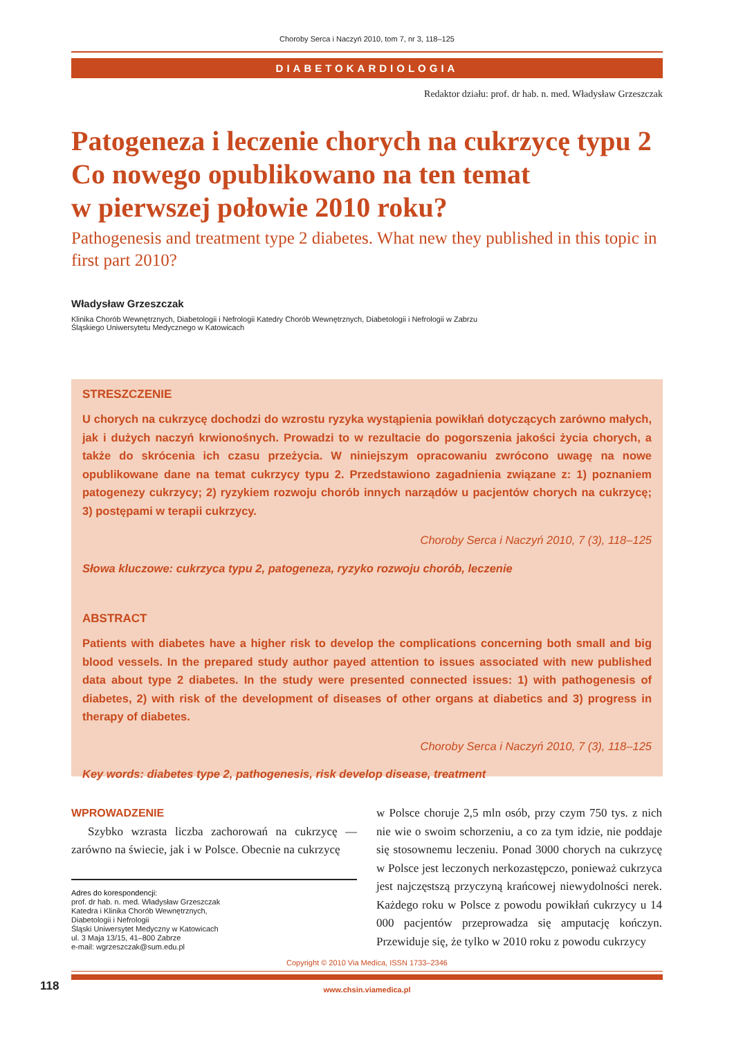Choroby Serca i Naczyń 2010, tom 7, nr 3, 118–125
DIABETOKARDIOLOGIA
Redaktor działu: prof. dr hab. n. med. Władysław Grzeszczak
Patogeneza i leczenie chorych na cukrzycę typu 2
Co nowego opublikowano na ten temat
w pierwszej połowie 2010 roku?
Pathogenesis and treatment type 2 diabetes. What new they published in this topic in first part 2010?
Władysław Grzeszczak
Klinika Chorób Wewnętrznych, Diabetologii i Nefrologii Katedry Chorób Wewnętrznych, Diabetologii i Nefrologii w Zabrzu
Śląskiego Uniwersytetu Medycznego w Katowicach
STRESZCZENIE
U chorych na cukrzycę dochodzi do wzrostu ryzyka wystąpienia powikłań dotyczących zarówno małych, jak i dużych naczyń krwionośnych. Prowadzi to w rezultacie do pogorszenia jakości życia chorych, a także do skrócenia ich czasu przeżycia. W niniejszym opracowaniu zwrócono uwagę na nowe opublikowane dane na temat cukrzycy typu 2. Przedstawiono zagadnienia związane z: 1) poznaniem patogenezy cukrzycy; 2) ryzykiem rozwoju chorób innych narządów u pacjentów chorych na cukrzycę; 3) postępami w terapii cukrzycy.
Choroby Serca i Naczyń 2010, 7 (3), 118–125
Słowa kluczowe: cukrzyca typu 2, patogeneza, ryzyko rozwoju chorób, leczenie
ABSTRACT
Patients with diabetes have a higher risk to develop the complications concerning both small and big blood vessels. In the prepared study author payed attention to issues associated with new published data about type 2 diabetes. In the study were presented connected issues: 1) with pathogenesis of diabetes, 2) with risk of the development of diseases of other organs at diabetics and 3) progress in therapy of diabetes.
Choroby Serca i Naczyń 2010, 7 (3), 118–125
Key words: diabetes type 2, pathogenesis, risk develop disease, treatment
WPROWADZENIE
Szybko wzrasta liczba zachorowań na cukrzycę — zarówno na świecie, jak i w Polsce. Obecnie na cukrzycę
Adres do korespondencji:
prof. dr hab. n. med. Władysław Grzeszczak
Katedra i Klinika Chorób Wewnętrznych,
Diabetologii i Nefrologii
Śląski Uniwersytet Medyczny w Katowicach
ul. 3 Maja 13/15, 41–800 Zabrze
e-mail: wgrzeszczak@sum.edu.pl
w Polsce choruje 2,5 mln osób, przy czym 750 tys. z nich nie wie o swoim schorzeniu, a co za tym idzie, nie poddaje się stosownemu leczeniu. Ponad 3000 chorych na cukrzycę w Polsce jest leczonych nerkozastępczo, ponieważ cukrzyca jest najczęstszą przyczyną krańcowej niewydolności nerek. Każdego roku w Polsce z powodu powikłań cukrzycy u 14 000 pacjentów przeprowadza się amputację kończyn. Przewiduje się, że tylko w 2010 roku z powodu cukrzycy
Copyright © 2010 Via Medica, ISSN 1733–2346
www.chsin.viamedica.pl
118